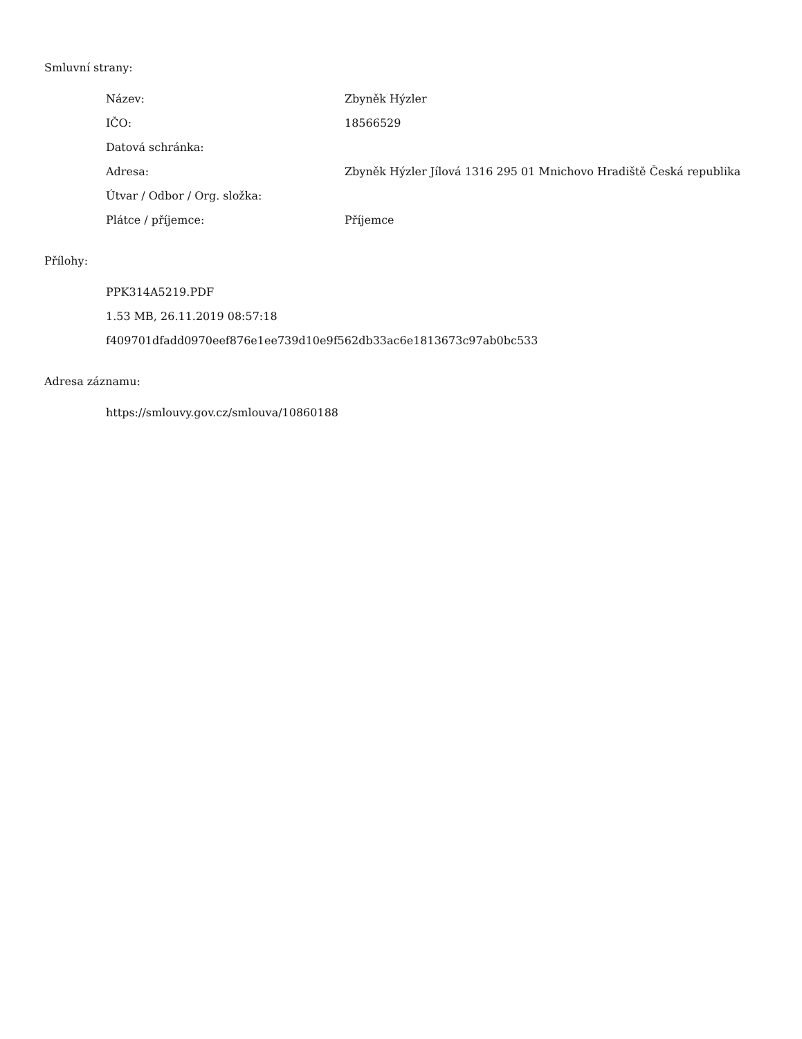Smluvní strany:
| Název: | Zbyněk Hýzler |
| IČO: | 18566529 |
| Datová schránka: | |
| Adresa: | Zbyněk Hýzler Jílová 1316 295 01 Mnichovo Hradiště Česká republika |
| Útvar / Odbor / Org. složka: | |
| Plátce / příjemce: | Příjemce |
Přílohy:
PPK314A5219.PDF
1.53 MB, 26.11.2019 08:57:18
f409701dfadd0970eef876e1ee739d10e9f562db33ac6e1813673c97ab0bc533
Adresa záznamu:
https://smlouvy.gov.cz/smlouva/10860188